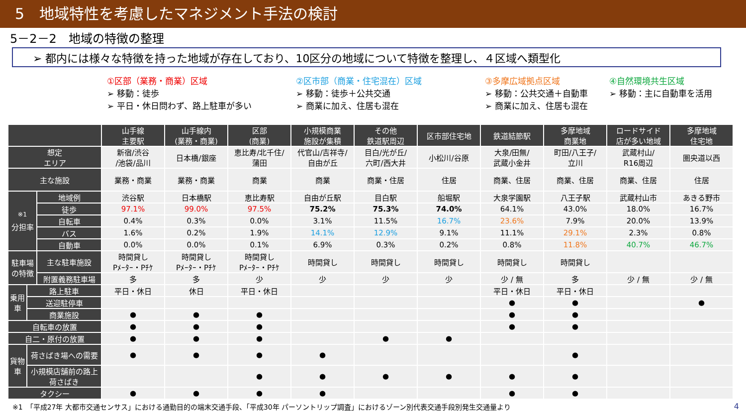5　地域特性を考慮したマネジメント手法の検討
5－2－2　地域の特徴の整理
➢ 都内には様々な特徴を持った地域が存在しており、10区分の地域について特徴を整理し、４区域へ類型化
①区部（業務・商業）区域
➢ 移動：徒歩
➢ 平日・休日問わず、路上駐車が多い
②区市部（商業・住宅混在）区域
➢ 移動：徒歩＋公共交通
➢ 商業に加え、住居も混在
③多摩広域拠点区域
➢ 移動：公共交通＋自動車
➢ 商業に加え、住居も混在
④自然環境共生区域
➢ 移動：主に自動車を活用
| | | | 山手線 主要駅 | 山手線内 (業務・商業) | 区部 (商業) | 小規模商業 施設が集積 | その他 鉄道駅周辺 | 区市部住宅地 | 鉄道結節駅 | 多摩地域 商業地 | ロードサイド 店が多い地域 | 多摩地域 住宅地 |
| --- | --- | --- | --- | --- | --- | --- | --- | --- | --- | --- | --- | --- |
| 想定 エリア | | | 新宿/渋谷 /池袋/品川 | 日本橋/銀座 | 恵比寿/北千住/ 蒲田 | 代官山/吉祥寺/ 自由が丘 | 目白/光が丘/ 六町/西大井 | 小松川/谷原 | 大泉/田無/ 武蔵小金井 | 町田/八王子/ 立川 | 武蔵村山/ R16周辺 | 圏央道以西 |
| 主な施設 | | | 業務・商業 | 業務・商業 | 商業 | 商業 | 商業・住居 | 住居 | 商業、住居 | 商業、住居 | 商業、住居 | 住居 |
| <sup>※1</sup> 分担率 | | 地域例 | 渋谷駅 | 日本橋駅 | 恵比寿駅 | 自由が丘駅 | 目白駅 | 船堀駅 | 大泉学園駅 | 八王子駅 | 武蔵村山市 | あきる野市 |
| | | 徒歩 | 97.1% | 99.0% | 97.5% | 75.2% | 75.3% | 74.0% | 64.1% | 43.0% | 18.0% | 16.7% |
| | | 自転車 | 0.4% | 0.3% | 0.0% | 3.1% | 11.5% | 16.7% | 23.6% | 7.9% | 20.0% | 13.9% |
| | | バス | 1.6% | 0.2% | 1.9% | 14.1% | 12.9% | 9.1% | 11.1% | 29.1% | 2.3% | 0.8% |
| | | 自動車 | 0.0% | 0.0% | 0.1% | 6.9% | 0.3% | 0.2% | 0.8% | 11.8% | 40.7% | 46.7% |
| 駐車場の特徴 | | 主な駐車施設 | 時間貸し Pﾒｰﾀｰ・Pﾁｹ | 時間貸し Pﾒｰﾀｰ・Pﾁｹ | 時間貸し Pﾒｰﾀｰ・Pﾁｹ | 時間貸し | 時間貸し | 時間貸し | 時間貸し | 時間貸し | | |
| | | 附置義務駐車場 | 多 | 多 | 少 | 少 | 少 | 少 | 少 / 無 | 多 | 少 / 無 | 少 / 無 |
| 乗用車 | 路上駐車 | | 平日・休日 | 休日 | 平日・休日 | | | | 平日・休日 | 平日・休日 | | |
| | 送迎駐停車 | | | | | | | | ● | ● | | ● |
| | 商業施設 | | ● | ● | ● | | | | ● | ● | | |
| 自転車の放置 | | | ● | ● | ● | | | | ● | ● | | |
| 自二・原付の放置 | | | ● | ● | ● | | ● | ● | | | | |
| 貨物車 | 荷さばき場への需要 | | ● | ● | ● | ● | | | | ● | | |
| | 小規模店舗前の路上荷さばき | | | | ● | ● | ● | ● | ● | ● | | |
| タクシー | | | ● | ● | ● | ● | | | ● | ● | | |
※1　「平成27年 大都市交通センサス」における通勤目的の端末交通手段、「平成30年 パーソントリップ調査」におけるゾーン別代表交通手段別発生交通量より
4